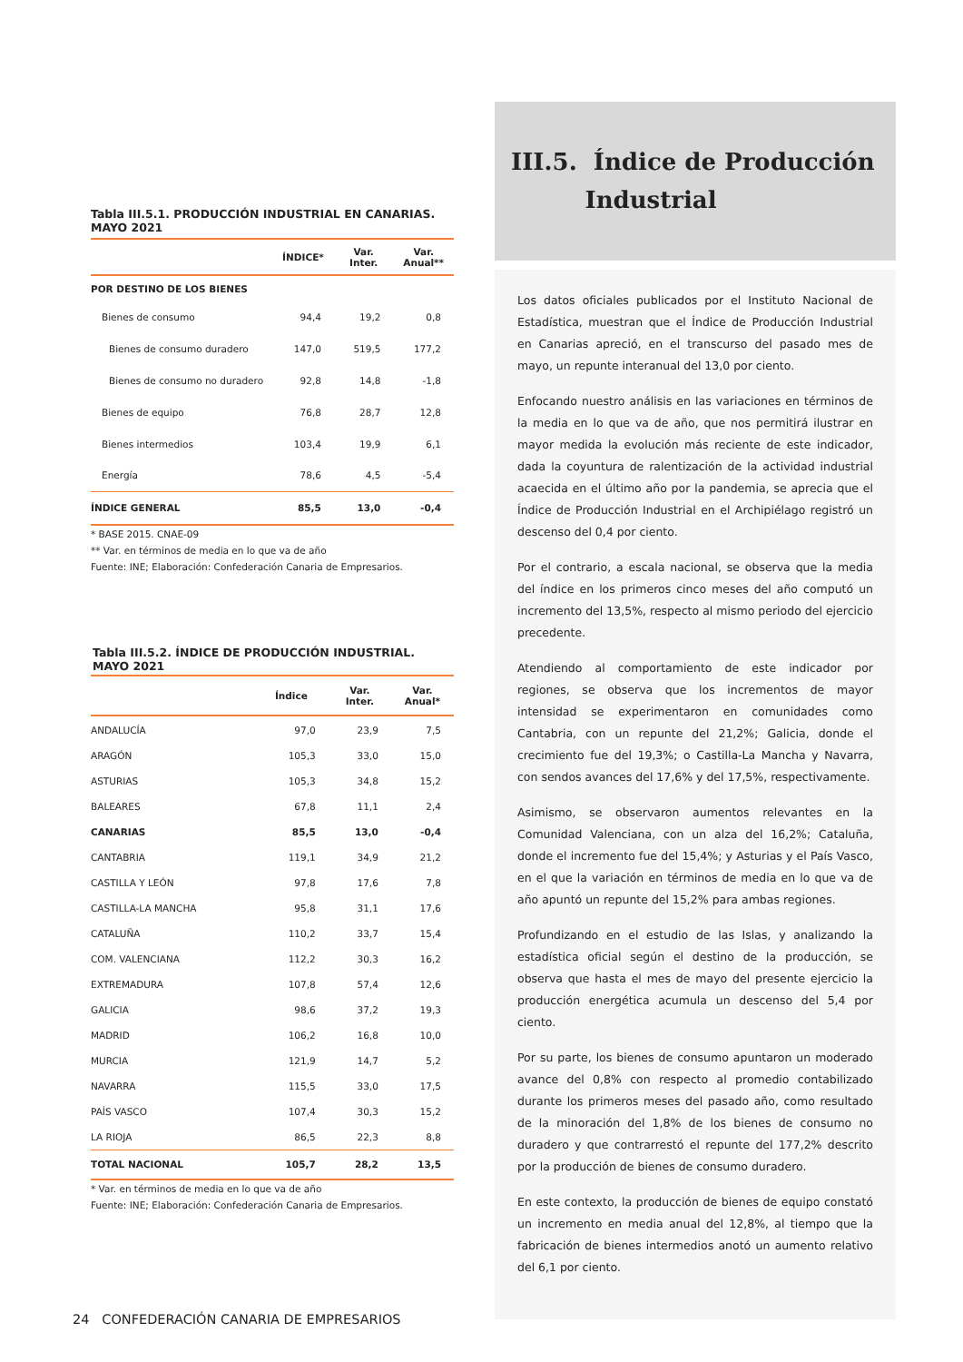Tabla III.5.1. PRODUCCIÓN INDUSTRIAL EN CANARIAS.
MAYO 2021
| | ÍNDICE* | Var. Inter. | Var. Anual** |
| --- | --- | --- | --- |
| POR DESTINO DE LOS BIENES | | | |
| Bienes de consumo | 94,4 | 19,2 | 0,8 |
| Bienes de consumo duradero | 147,0 | 519,5 | 177,2 |
| Bienes de consumo no duradero | 92,8 | 14,8 | -1,8 |
| Bienes de equipo | 76,8 | 28,7 | 12,8 |
| Bienes intermedios | 103,4 | 19,9 | 6,1 |
| Energía | 78,6 | 4,5 | -5,4 |
| ÍNDICE GENERAL | 85,5 | 13,0 | -0,4 |
* BASE 2015. CNAE-09
** Var. en términos de media en lo que va de año
Fuente: INE; Elaboración: Confederación Canaria de Empresarios.
Tabla III.5.2. ÍNDICE DE PRODUCCIÓN INDUSTRIAL.
MAYO 2021
| | Índice | Var. Inter. | Var. Anual* |
| --- | --- | --- | --- |
| ANDALUCÍA | 97,0 | 23,9 | 7,5 |
| ARAGÓN | 105,3 | 33,0 | 15,0 |
| ASTURIAS | 105,3 | 34,8 | 15,2 |
| BALEARES | 67,8 | 11,1 | 2,4 |
| CANARIAS | 85,5 | 13,0 | -0,4 |
| CANTABRIA | 119,1 | 34,9 | 21,2 |
| CASTILLA Y LEÓN | 97,8 | 17,6 | 7,8 |
| CASTILLA-LA MANCHA | 95,8 | 31,1 | 17,6 |
| CATALUÑA | 110,2 | 33,7 | 15,4 |
| COM. VALENCIANA | 112,2 | 30,3 | 16,2 |
| EXTREMADURA | 107,8 | 57,4 | 12,6 |
| GALICIA | 98,6 | 37,2 | 19,3 |
| MADRID | 106,2 | 16,8 | 10,0 |
| MURCIA | 121,9 | 14,7 | 5,2 |
| NAVARRA | 115,5 | 33,0 | 17,5 |
| PAÍS VASCO | 107,4 | 30,3 | 15,2 |
| LA RIOJA | 86,5 | 22,3 | 8,8 |
| TOTAL NACIONAL | 105,7 | 28,2 | 13,5 |
* Var. en términos de media en lo que va de año
Fuente: INE; Elaboración: Confederación Canaria de Empresarios.
III.5. Índice de Producción
Industrial
Los datos oficiales publicados por el Instituto Nacional de Estadística, muestran que el Índice de Producción Industrial en Canarias apreció, en el transcurso del pasado mes de mayo, un repunte interanual del 13,0 por ciento.
Enfocando nuestro análisis en las variaciones en términos de la media en lo que va de año, que nos permitirá ilustrar en mayor medida la evolución más reciente de este indicador, dada la coyuntura de ralentización de la actividad industrial acaecida en el último año por la pandemia, se aprecia que el Índice de Producción Industrial en el Archipiélago registró un descenso del 0,4 por ciento.
Por el contrario, a escala nacional, se observa que la media del índice en los primeros cinco meses del año computó un incremento del 13,5%, respecto al mismo periodo del ejercicio precedente.
Atendiendo al comportamiento de este indicador por regiones, se observa que los incrementos de mayor intensidad se experimentaron en comunidades como Cantabria, con un repunte del 21,2%; Galicia, donde el crecimiento fue del 19,3%; o Castilla-La Mancha y Navarra, con sendos avances del 17,6% y del 17,5%, respectivamente.
Asimismo, se observaron aumentos relevantes en la Comunidad Valenciana, con un alza del 16,2%; Cataluña, donde el incremento fue del 15,4%; y Asturias y el País Vasco, en el que la variación en términos de media en lo que va de año apuntó un repunte del 15,2% para ambas regiones.
Profundizando en el estudio de las Islas, y analizando la estadística oficial según el destino de la producción, se observa que hasta el mes de mayo del presente ejercicio la producción energética acumula un descenso del 5,4 por ciento.
Por su parte, los bienes de consumo apuntaron un moderado avance del 0,8% con respecto al promedio contabilizado durante los primeros meses del pasado año, como resultado de la minoración del 1,8% de los bienes de consumo no duradero y que contrarrestó el repunte del 177,2% descrito por la producción de bienes de consumo duradero.
En este contexto, la producción de bienes de equipo constató un incremento en media anual del 12,8%, al tiempo que la fabricación de bienes intermedios anotó un aumento relativo del 6,1 por ciento.
24 CONFEDERACIÓN CANARIA DE EMPRESARIOS